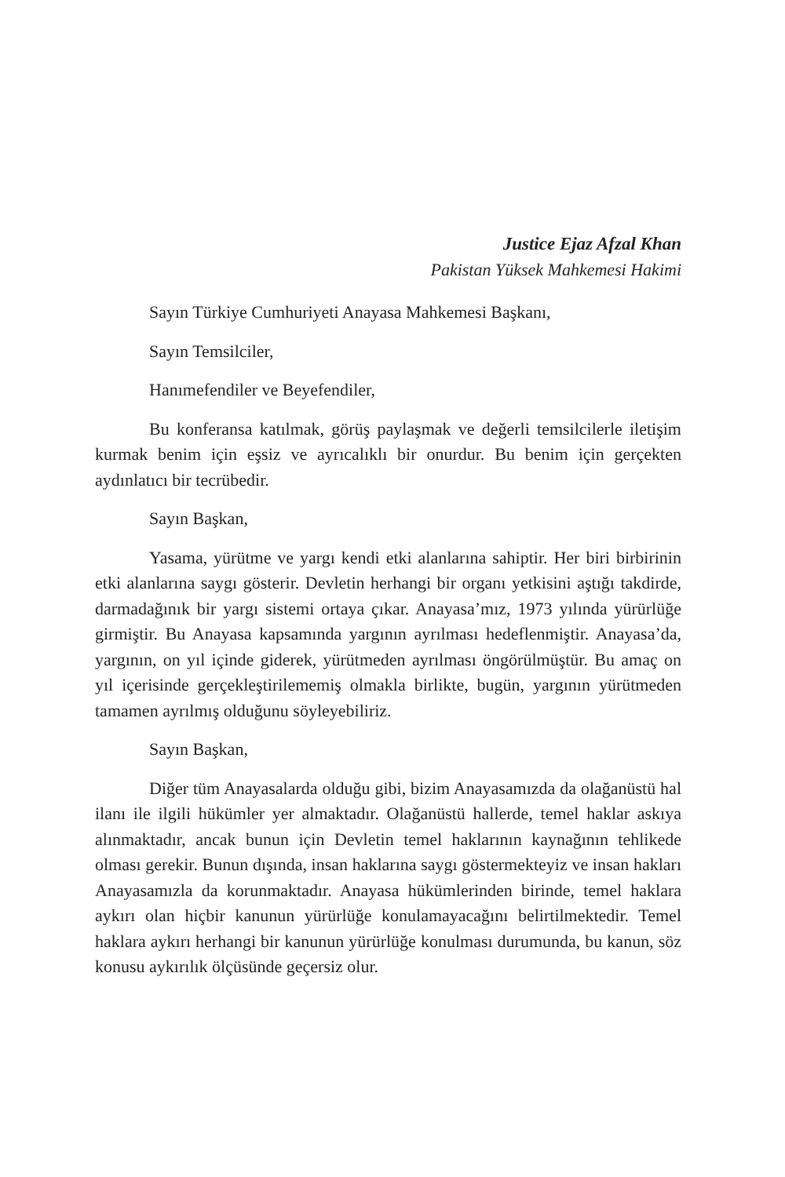Justice Ejaz Afzal Khan
Pakistan Yüksek Mahkemesi Hakimi
Sayın Türkiye Cumhuriyeti Anayasa Mahkemesi Başkanı,
Sayın Temsilciler,
Hanımefendiler ve Beyefendiler,
Bu konferansa katılmak, görüş paylaşmak ve değerli temsilcilerle iletişim kurmak benim için eşsiz ve ayrıcalıklı bir onurdur. Bu benim için gerçekten aydınlatıcı bir tecrübedir.
Sayın Başkan,
Yasama, yürütme ve yargı kendi etki alanlarına sahiptir. Her biri birbirinin etki alanlarına saygı gösterir. Devletin herhangi bir organı yetkisini aştığı takdirde, darmadağınık bir yargı sistemi ortaya çıkar. Anayasa’mız, 1973 yılında yürürlüğe girmiştir. Bu Anayasa kapsamında yargının ayrılması hedeflenmiştir. Anayasa’da, yargının, on yıl içinde giderek, yürütmeden ayrılması öngörülmüştür. Bu amaç on yıl içerisinde gerçekleştirilememiş olmakla birlikte, bugün, yargının yürütmeden tamamen ayrılmış olduğunu söyleyebiliriz.
Sayın Başkan,
Diğer tüm Anayasalarda olduğu gibi, bizim Anayasamızda da olağanüstü hal ilanı ile ilgili hükümler yer almaktadır. Olağanüstü hallerde, temel haklar askıya alınmaktadır, ancak bunun için Devletin temel haklarının kaynağının tehlikede olması gerekir. Bunun dışında, insan haklarına saygı göstermekteyiz ve insan hakları Anayasamızla da korunmaktadır. Anayasa hükümlerinden birinde, temel haklara aykırı olan hiçbir kanunun yürürlüğe konulamayacağını belirtilmektedir. Temel haklara aykırı herhangi bir kanunun yürürlüğe konulması durumunda, bu kanun, söz konusu aykırılık ölçüsünde geçersiz olur.